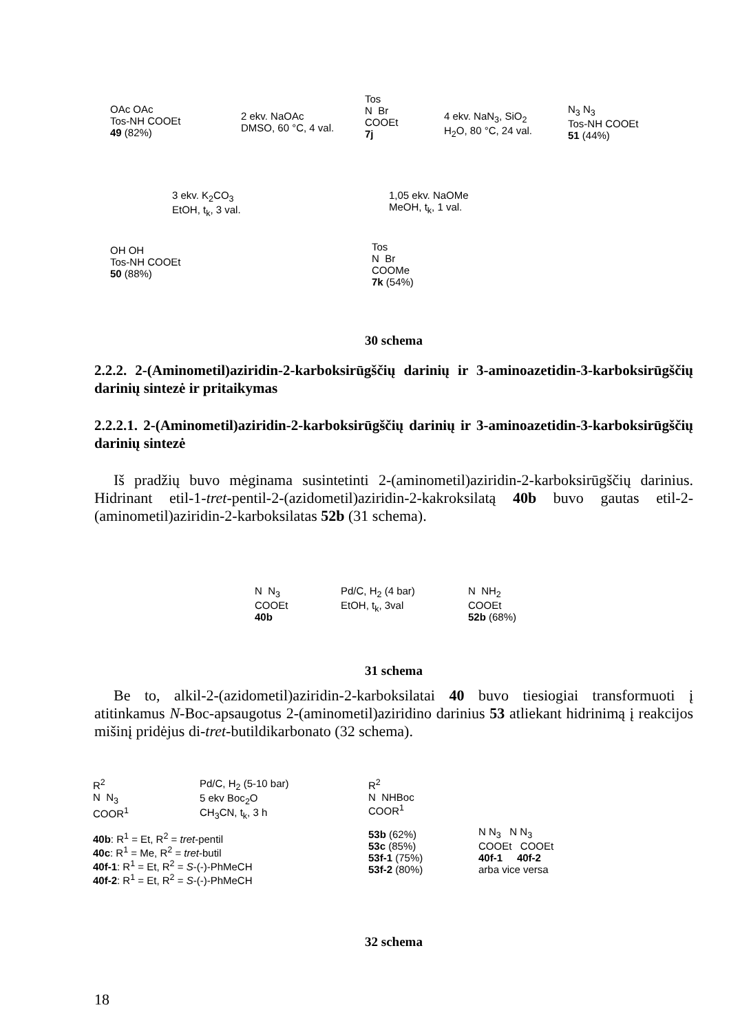OAc OAc
Tos-NH COOEt
49 (82%)
2 ekv. NaOAc
DMSO, 60 °C, 4 val.
Tos
N Br
COOEt
7j
4 ekv. NaN<sub>3</sub>, SiO<sub>2</sub>
H<sub>2</sub>O, 80 °C, 24 val.
N<sub>3</sub> N<sub>3</sub>
Tos-NH COOEt
51 (44%)
3 ekv. K<sub>2</sub>CO<sub>3</sub>
EtOH, t<sub>k</sub>, 3 val.
1,05 ekv. NaOMe
MeOH, t<sub>k</sub>, 1 val.
OH OH
Tos-NH COOEt
50 (88%)
Tos
N Br
COOMe
7k (54%)
30 schema
2.2.2. 2-(Aminometil)aziridin-2-karboksirūgščių darinių ir 3-aminoazetidin-3-karboksirūgščių darinių sintezė ir pritaikymas
2.2.2.1. 2-(Aminometil)aziridin-2-karboksirūgščių darinių ir 3-aminoazetidin-3-karboksirūgščių darinių sintezė
Iš pradžių buvo mėginama susintetinti 2-(aminometil)aziridin-2-karboksirūgščių darinius. Hidrinant etil-1-tret-pentil-2-(azidometil)aziridin-2-kakroksilatą 40b buvo gautas etil-2-(aminometil)aziridin-2-karboksilatas 52b (31 schema).
N N<sub>3</sub>
COOEt
40b
Pd/C, H<sub>2</sub> (4 bar)
EtOH, t<sub>k</sub>, 3val
N NH<sub>2</sub>
COOEt
52b (68%)
31 schema
Be to, alkil-2-(azidometil)aziridin-2-karboksilatai 40 buvo tiesiogiai transformuoti į atitinkamus N-Boc-apsaugotus 2-(aminometil)aziridino darinius 53 atliekant hidrinimą į reakcijos mišinį pridėjus di-tret-butildikarbonato (32 schema).
R<sup>2</sup>
N N<sub>3</sub>
COOR<sup>1</sup>
40b: R<sup>1</sup> = Et, R<sup>2</sup> = tret-pentil
40c: R<sup>1</sup> = Me, R<sup>2</sup> = tret-butil
40f-1: R<sup>1</sup> = Et, R<sup>2</sup> = S-(-)-PhMeCH
40f-2: R<sup>1</sup> = Et, R<sup>2</sup> = S-(-)-PhMeCH
Pd/C, H<sub>2</sub> (5-10 bar)
5 ekv Boc<sub>2</sub>O
CH<sub>3</sub>CN, t<sub>k</sub>, 3 h
R<sup>2</sup>
N NHBoc
COOR<sup>1</sup>
53b (62%)
53c (85%)
53f-1 (75%)
53f-2 (80%)
N N<sub>3</sub> N N<sub>3</sub>
COOEt COOEt
40f-1 40f-2
arba vice versa
32 schema
18